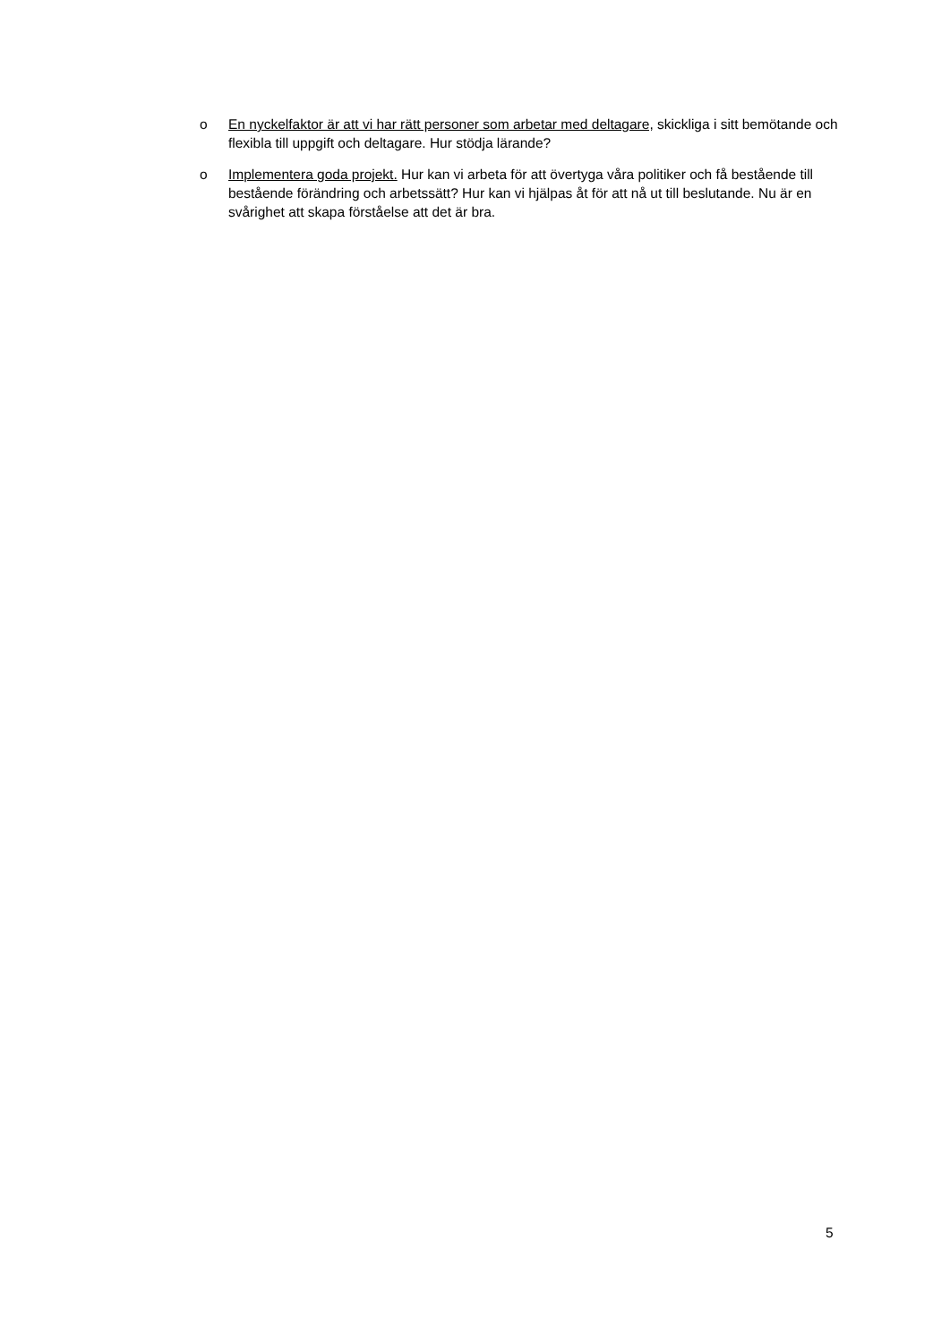o En nyckelfaktor är att vi har rätt personer som arbetar med deltagare, skickliga i sitt bemötande och flexibla till uppgift och deltagare. Hur stödja lärande?
o Implementera goda projekt. Hur kan vi arbeta för att övertyga våra politiker och få bestående till bestående förändring och arbetssätt? Hur kan vi hjälpas åt för att nå ut till beslutande. Nu är en svårighet att skapa förståelse att det är bra.
5